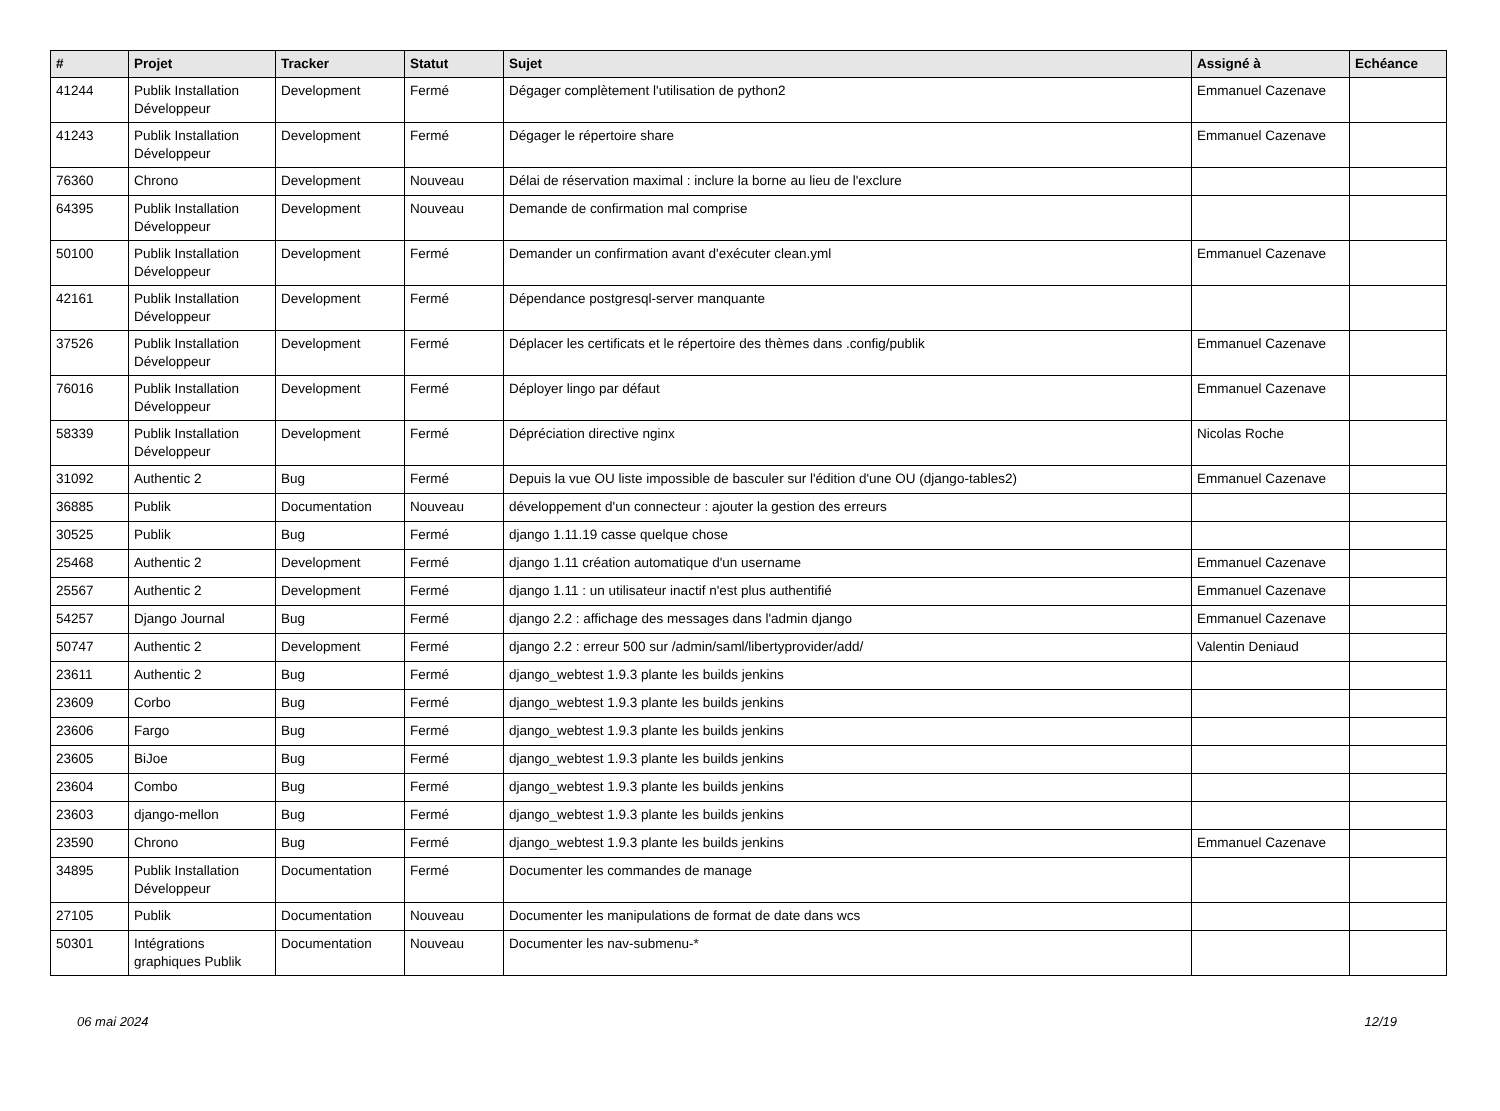| # | Projet | Tracker | Statut | Sujet | Assigné à | Echéance |
| --- | --- | --- | --- | --- | --- | --- |
| 41244 | Publik Installation Développeur | Development | Fermé | Dégager complètement l'utilisation de python2 | Emmanuel Cazenave | |
| 41243 | Publik Installation Développeur | Development | Fermé | Dégager le répertoire share | Emmanuel Cazenave | |
| 76360 | Chrono | Development | Nouveau | Délai de réservation maximal : inclure la borne au lieu de l'exclure | | |
| 64395 | Publik Installation Développeur | Development | Nouveau | Demande de confirmation mal comprise | | |
| 50100 | Publik Installation Développeur | Development | Fermé | Demander un confirmation avant d'exécuter clean.yml | Emmanuel Cazenave | |
| 42161 | Publik Installation Développeur | Development | Fermé | Dépendance postgresql-server manquante | | |
| 37526 | Publik Installation Développeur | Development | Fermé | Déplacer les certificats et le répertoire des thèmes dans .config/publik | Emmanuel Cazenave | |
| 76016 | Publik Installation Développeur | Development | Fermé | Déployer lingo par défaut | Emmanuel Cazenave | |
| 58339 | Publik Installation Développeur | Development | Fermé | Dépréciation directive nginx | Nicolas Roche | |
| 31092 | Authentic 2 | Bug | Fermé | Depuis la vue OU liste impossible de basculer sur l'édition d'une OU (django-tables2) | Emmanuel Cazenave | |
| 36885 | Publik | Documentation | Nouveau | développement d'un connecteur : ajouter la gestion des erreurs | | |
| 30525 | Publik | Bug | Fermé | django 1.11.19 casse quelque chose | | |
| 25468 | Authentic 2 | Development | Fermé | django 1.11 création automatique d'un username | Emmanuel Cazenave | |
| 25567 | Authentic 2 | Development | Fermé | django 1.11 : un utilisateur inactif n'est plus authentifié | Emmanuel Cazenave | |
| 54257 | Django Journal | Bug | Fermé | django 2.2 : affichage des messages dans l'admin django | Emmanuel Cazenave | |
| 50747 | Authentic 2 | Development | Fermé | django 2.2 : erreur 500 sur /admin/saml/libertyprovider/add/ | Valentin Deniaud | |
| 23611 | Authentic 2 | Bug | Fermé | django_webtest 1.9.3 plante les builds jenkins | | |
| 23609 | Corbo | Bug | Fermé | django_webtest 1.9.3 plante les builds jenkins | | |
| 23606 | Fargo | Bug | Fermé | django_webtest 1.9.3 plante les builds jenkins | | |
| 23605 | BiJoe | Bug | Fermé | django_webtest 1.9.3 plante les builds jenkins | | |
| 23604 | Combo | Bug | Fermé | django_webtest 1.9.3 plante les builds jenkins | | |
| 23603 | django-mellon | Bug | Fermé | django_webtest 1.9.3 plante les builds jenkins | | |
| 23590 | Chrono | Bug | Fermé | django_webtest 1.9.3 plante les builds jenkins | Emmanuel Cazenave | |
| 34895 | Publik Installation Développeur | Documentation | Fermé | Documenter les commandes de manage | | |
| 27105 | Publik | Documentation | Nouveau | Documenter les manipulations de format de date dans wcs | | |
| 50301 | Intégrations graphiques Publik | Documentation | Nouveau | Documenter les nav-submenu-* | | |
06 mai 2024 12/19